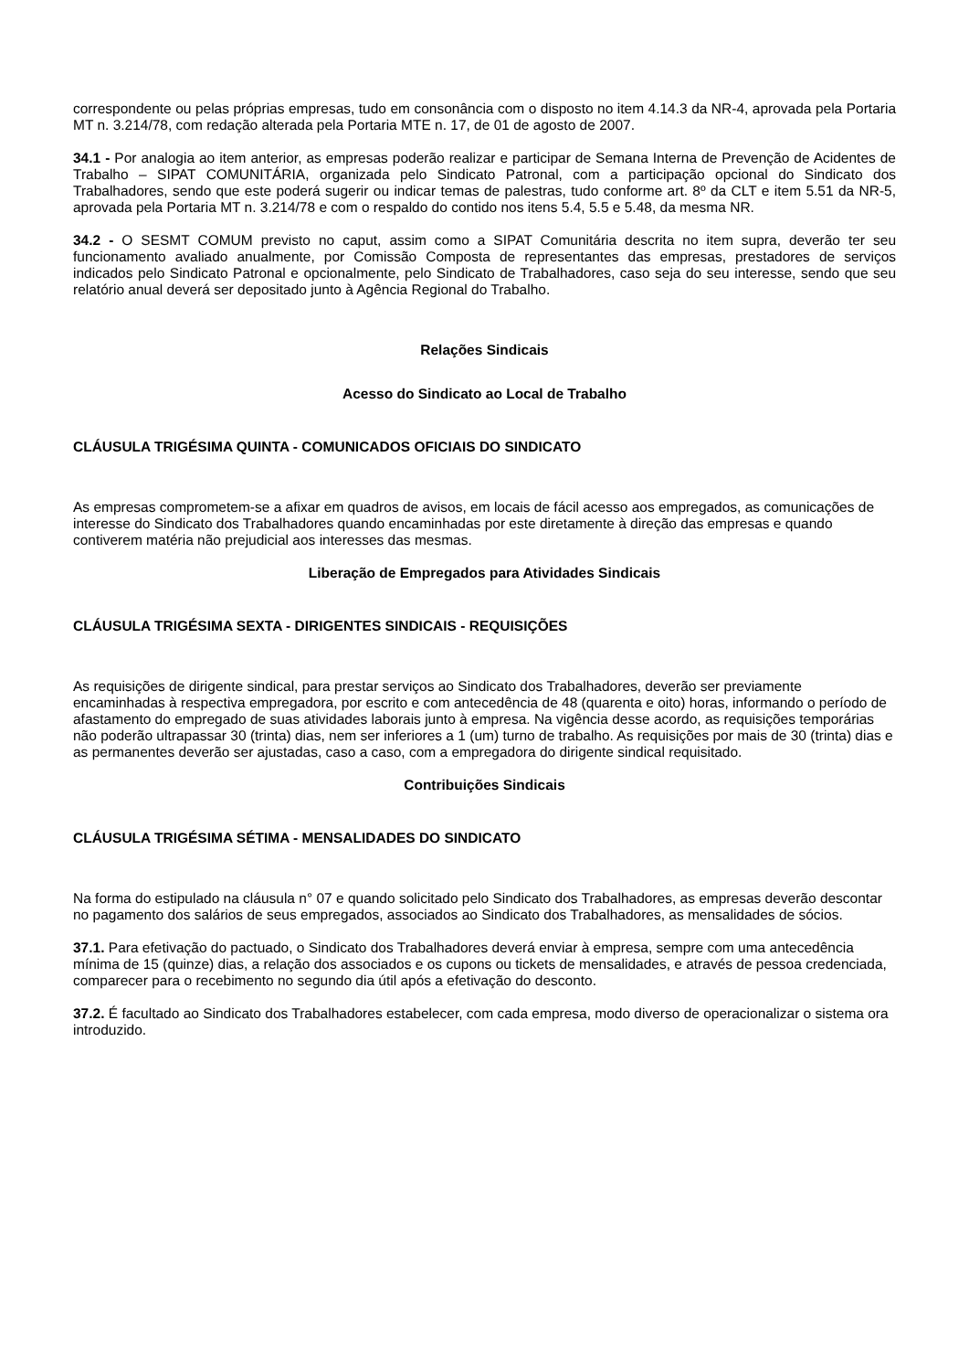correspondente ou pelas próprias empresas, tudo em consonância com o disposto no item 4.14.3 da NR-4, aprovada pela Portaria MT n. 3.214/78, com redação alterada pela Portaria MTE n. 17, de 01 de agosto de 2007.
34.1 - Por analogia ao item anterior, as empresas poderão realizar e participar de Semana Interna de Prevenção de Acidentes de Trabalho – SIPAT COMUNITÁRIA, organizada pelo Sindicato Patronal, com a participação opcional do Sindicato dos Trabalhadores, sendo que este poderá sugerir ou indicar temas de palestras, tudo conforme art. 8º da CLT e item 5.51 da NR-5, aprovada pela Portaria MT n. 3.214/78 e com o respaldo do contido nos itens 5.4, 5.5 e 5.48, da mesma NR.
34.2 - O SESMT COMUM previsto no caput, assim como a SIPAT Comunitária descrita no item supra, deverão ter seu funcionamento avaliado anualmente, por Comissão Composta de representantes das empresas, prestadores de serviços indicados pelo Sindicato Patronal e opcionalmente, pelo Sindicato de Trabalhadores, caso seja do seu interesse, sendo que seu relatório anual deverá ser depositado junto à Agência Regional do Trabalho.
Relações Sindicais
Acesso do Sindicato ao Local de Trabalho
CLÁUSULA TRIGÉSIMA QUINTA - COMUNICADOS OFICIAIS DO SINDICATO
As empresas comprometem-se a afixar em quadros de avisos, em locais de fácil acesso aos empregados, as comunicações de interesse do Sindicato dos Trabalhadores quando encaminhadas por este diretamente à direção das empresas e quando contiverem matéria não prejudicial aos interesses das mesmas.
Liberação de Empregados para Atividades Sindicais
CLÁUSULA TRIGÉSIMA SEXTA - DIRIGENTES SINDICAIS - REQUISIÇÕES
As requisições de dirigente sindical, para prestar serviços ao Sindicato dos Trabalhadores, deverão ser previamente encaminhadas à respectiva empregadora, por escrito e com antecedência de 48 (quarenta e oito) horas, informando o período de afastamento do empregado de suas atividades laborais junto à empresa. Na vigência desse acordo, as requisições temporárias não poderão ultrapassar 30 (trinta) dias, nem ser inferiores a 1 (um) turno de trabalho. As requisições por mais de 30 (trinta) dias e as permanentes deverão ser ajustadas, caso a caso, com a empregadora do dirigente sindical requisitado.
Contribuições Sindicais
CLÁUSULA TRIGÉSIMA SÉTIMA - MENSALIDADES DO SINDICATO
Na forma do estipulado na cláusula n° 07 e quando solicitado pelo Sindicato dos Trabalhadores, as empresas deverão descontar no pagamento dos salários de seus empregados, associados ao Sindicato dos Trabalhadores, as mensalidades de sócios.
37.1. Para efetivação do pactuado, o Sindicato dos Trabalhadores deverá enviar à empresa, sempre com uma antecedência mínima de 15 (quinze) dias, a relação dos associados e os cupons ou tickets de mensalidades, e através de pessoa credenciada, comparecer para o recebimento no segundo dia útil após a efetivação do desconto.
37.2. É facultado ao Sindicato dos Trabalhadores estabelecer, com cada empresa, modo diverso de operacionalizar o sistema ora introduzido.